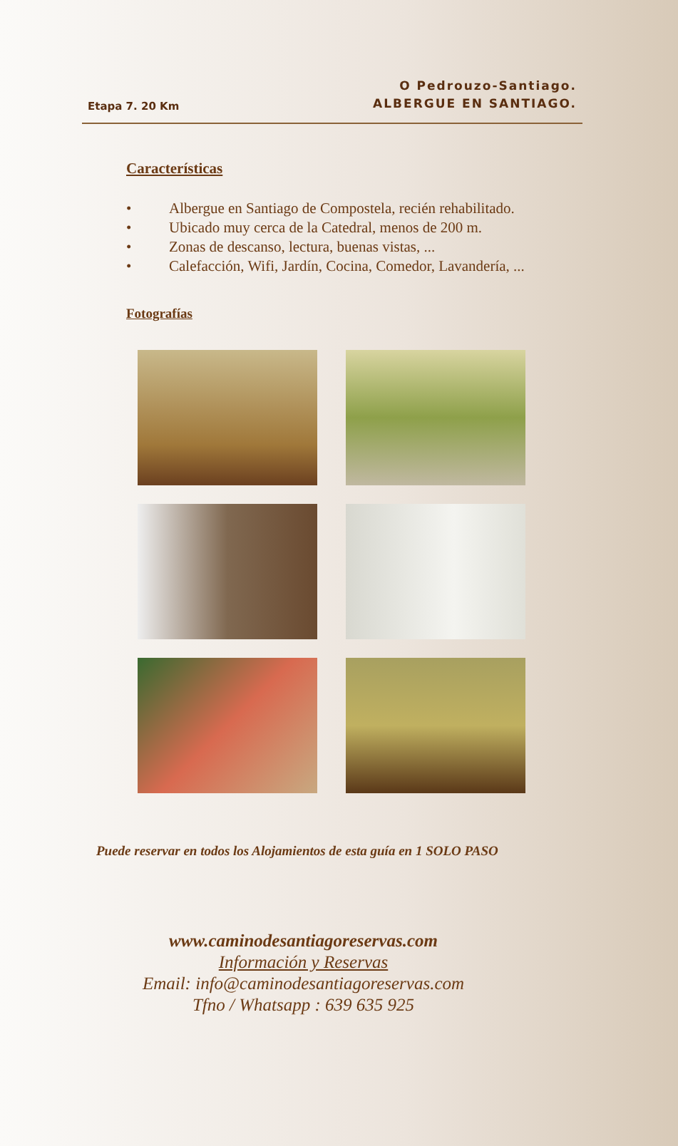Etapa 7. 20 Km
O Pedrouzo-Santiago.
ALBERGUE EN SANTIAGO.
Características
• Albergue en Santiago de Compostela, recién rehabilitado.
• Ubicado muy cerca de la Catedral, menos de 200 m.
• Zonas de descanso, lectura, buenas vistas, ...
• Calefacción, Wifi, Jardín, Cocina, Comedor, Lavandería, ...
Fotografías
Puede reservar en todos los Alojamientos de esta guía en 1 SOLO PASO
www.caminodesantiagoreservas.com
Información y Reservas
Email: info@caminodesantiagoreservas.com
Tfno / Whatsapp : 639 635 925